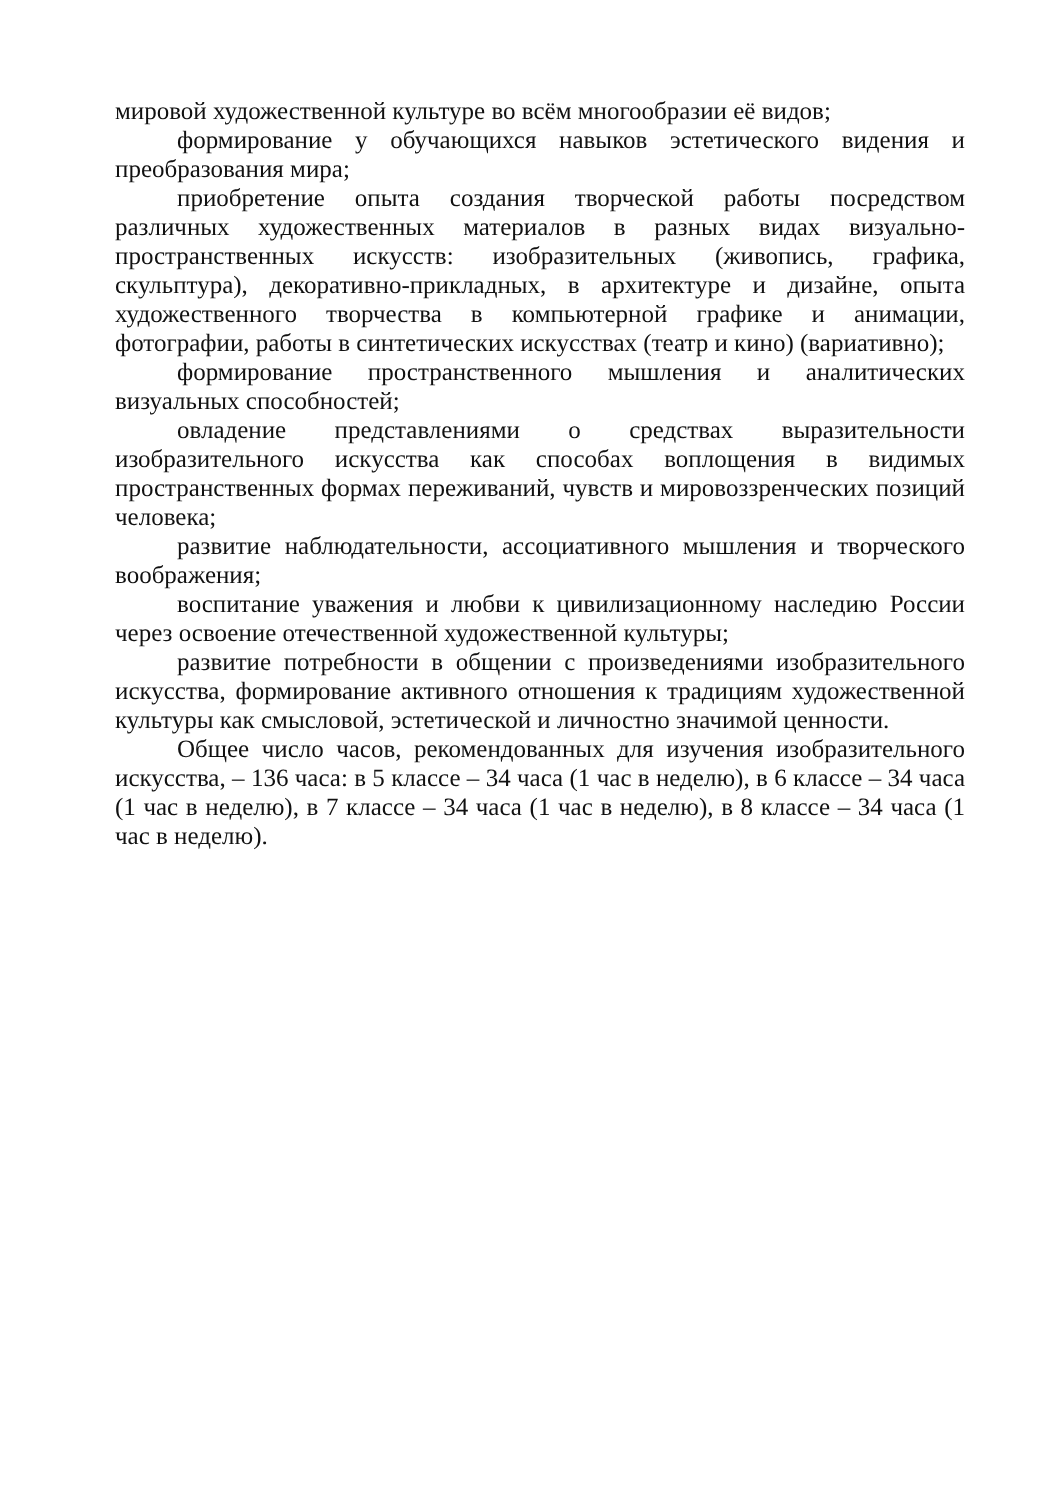мировой художественной культуре во всём многообразии её видов;
формирование у обучающихся навыков эстетического видения и преобразования мира;
приобретение опыта создания творческой работы посредством различных художественных материалов в разных видах визуально-пространственных искусств: изобразительных (живопись, графика, скульптура), декоративно-прикладных, в архитектуре и дизайне, опыта художественного творчества в компьютерной графике и анимации, фотографии, работы в синтетических искусствах (театр и кино) (вариативно);
формирование пространственного мышления и аналитических визуальных способностей;
овладение представлениями о средствах выразительности изобразительного искусства как способах воплощения в видимых пространственных формах переживаний, чувств и мировоззренческих позиций человека;
развитие наблюдательности, ассоциативного мышления и творческого воображения;
воспитание уважения и любви к цивилизационному наследию России через освоение отечественной художественной культуры;
развитие потребности в общении с произведениями изобразительного искусства, формирование активного отношения к традициям художественной культуры как смысловой, эстетической и личностно значимой ценности.
Общее число часов, рекомендованных для изучения изобразительного искусства, – 136 часа: в 5 классе – 34 часа (1 час в неделю), в 6 классе – 34 часа (1 час в неделю), в 7 классе – 34 часа (1 час в неделю), в 8 классе – 34 часа (1 час в неделю).